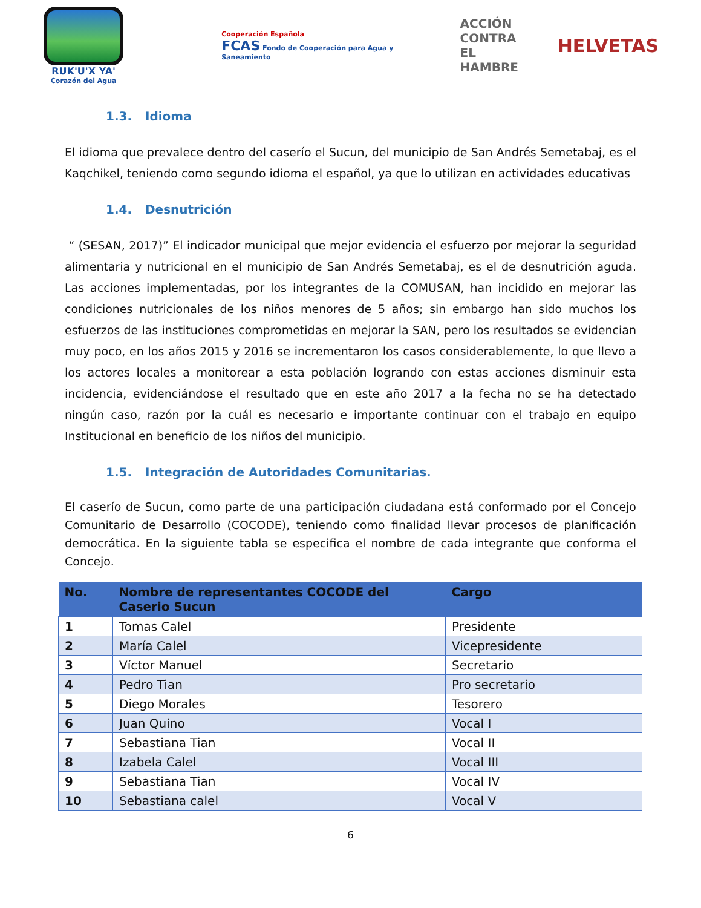RUK'U'X YA'
Corazón del Agua
Cooperación Española
FCAS Fondo de Cooperación para Agua y Saneamiento
ACCIÓN
CONTRA EL
HAMBRE
HELVETAS
1.3. Idioma
El idioma que prevalece dentro del caserío el Sucun, del municipio de San Andrés Semetabaj, es el Kaqchikel, teniendo como segundo idioma el español, ya que lo utilizan en actividades educativas
1.4. Desnutrición
“ (SESAN, 2017)” El indicador municipal que mejor evidencia el esfuerzo por mejorar la seguridad alimentaria y nutricional en el municipio de San Andrés Semetabaj, es el de desnutrición aguda. Las acciones implementadas, por los integrantes de la COMUSAN, han incidido en mejorar las condiciones nutricionales de los niños menores de 5 años; sin embargo han sido muchos los esfuerzos de las instituciones comprometidas en mejorar la SAN, pero los resultados se evidencian muy poco, en los años 2015 y 2016 se incrementaron los casos considerablemente, lo que llevo a los actores locales a monitorear a esta población logrando con estas acciones disminuir esta incidencia, evidenciándose el resultado que en este año 2017 a la fecha no se ha detectado ningún caso, razón por la cuál es necesario e importante continuar con el trabajo en equipo Institucional en beneficio de los niños del municipio.
1.5. Integración de Autoridades Comunitarias.
El caserío de Sucun, como parte de una participación ciudadana está conformado por el Concejo Comunitario de Desarrollo (COCODE), teniendo como finalidad llevar procesos de planificación democrática. En la siguiente tabla se especifica el nombre de cada integrante que conforma el Concejo.
| No. | Nombre de representantes COCODE del Caserio Sucun | Cargo |
| --- | --- | --- |
| 1 | Tomas Calel | Presidente |
| 2 | María Calel | Vicepresidente |
| 3 | Víctor Manuel | Secretario |
| 4 | Pedro Tian | Pro secretario |
| 5 | Diego Morales | Tesorero |
| 6 | Juan Quino | Vocal I |
| 7 | Sebastiana Tian | Vocal II |
| 8 | Izabela Calel | Vocal III |
| 9 | Sebastiana Tian | Vocal IV |
| 10 | Sebastiana calel | Vocal V |
6